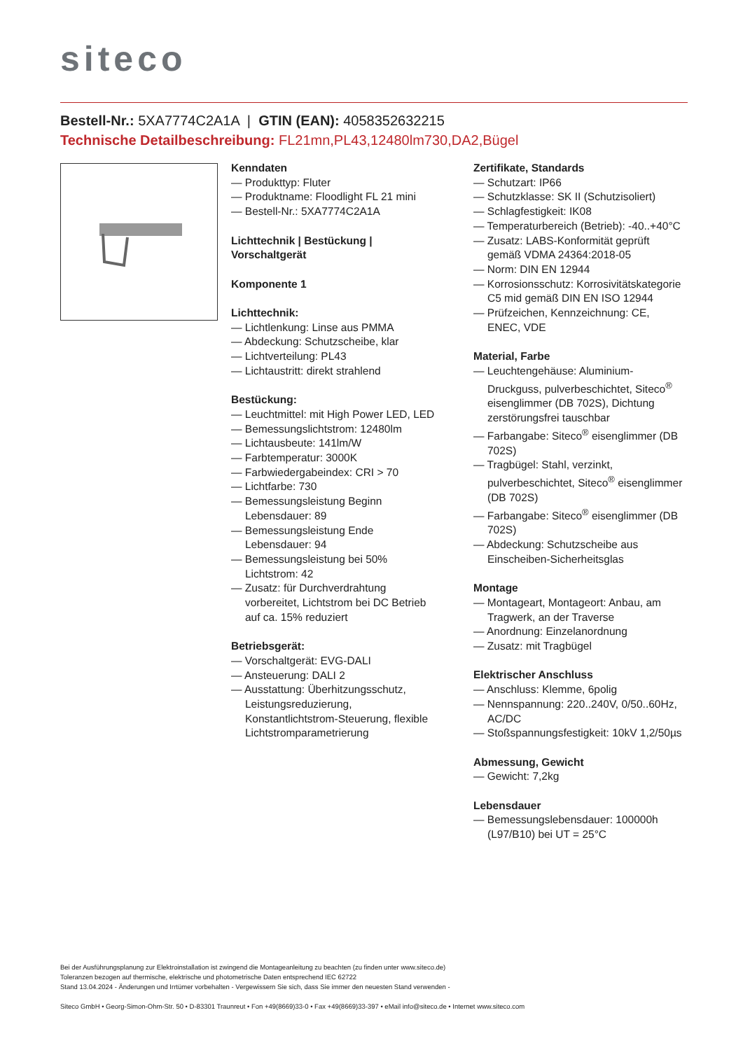siteco
Bestell-Nr.: 5XA7774C2A1A | GTIN (EAN): 4058352632215
Technische Detailbeschreibung: FL21mn,PL43,12480lm730,DA2,Bügel
Kenndaten
— Produkttyp: Fluter
— Produktname: Floodlight FL 21 mini
— Bestell-Nr.: 5XA7774C2A1A
Lichttechnik | Bestückung | Vorschaltgerät
Komponente 1
Lichttechnik:
— Lichtlenkung: Linse aus PMMA
— Abdeckung: Schutzscheibe, klar
— Lichtverteilung: PL43
— Lichtaustritt: direkt strahlend
Bestückung:
— Leuchtmittel: mit High Power LED, LED
— Bemessungslichtstrom: 12480lm
— Lichtausbeute: 141lm/W
— Farbtemperatur: 3000K
— Farbwiedergabeindex: CRI > 70
— Lichtfarbe: 730
— Bemessungsleistung Beginn Lebensdauer: 89
— Bemessungsleistung Ende Lebensdauer: 94
— Bemessungsleistung bei 50% Lichtstrom: 42
— Zusatz: für Durchverdrahtung vorbereitet, Lichtstrom bei DC Betrieb auf ca. 15% reduziert
Betriebsgerät:
— Vorschaltgerät: EVG-DALI
— Ansteuerung: DALI 2
— Ausstattung: Überhitzungsschutz, Leistungsreduzierung, Konstantlichtstrom-Steuerung, flexible Lichtstromparametrierung
Zertifikate, Standards
— Schutzart: IP66
— Schutzklasse: SK II (Schutzisoliert)
— Schlagfestigkeit: IK08
— Temperaturbereich (Betrieb): -40..+40°C
— Zusatz: LABS-Konformität geprüft gemäß VDMA 24364:2018-05
— Norm: DIN EN 12944
— Korrosionsschutz: Korrosivitätskategorie C5 mid gemäß DIN EN ISO 12944
— Prüfzeichen, Kennzeichnung: CE, ENEC, VDE
Material, Farbe
— Leuchtengehäuse: Aluminium-Druckguss, pulverbeschichtet, Siteco<sup>®</sup> eisenglimmer (DB 702S), Dichtung zerstörungsfrei tauschbar
— Farbangabe: Siteco<sup>®</sup> eisenglimmer (DB 702S)
— Tragbügel: Stahl, verzinkt, pulverbeschichtet, Siteco<sup>®</sup> eisenglimmer (DB 702S)
— Farbangabe: Siteco<sup>®</sup> eisenglimmer (DB 702S)
— Abdeckung: Schutzscheibe aus Einscheiben-Sicherheitsglas
Montage
— Montageart, Montageort: Anbau, am Tragwerk, an der Traverse
— Anordnung: Einzelanordnung
— Zusatz: mit Tragbügel
Elektrischer Anschluss
— Anschluss: Klemme, 6polig
— Nennspannung: 220..240V, 0/50..60Hz, AC/DC
— Stoßspannungsfestigkeit: 10kV 1,2/50µs
Abmessung, Gewicht
— Gewicht: 7,2kg
Lebensdauer
— Bemessungslebensdauer: 100000h (L97/B10) bei UT = 25°C
Bei der Ausführungsplanung zur Elektroinstallation ist zwingend die Montageanleitung zu beachten (zu finden unter www.siteco.de)
Toleranzen bezogen auf thermische, elektrische und photometrische Daten entsprechend IEC 62722
Stand 13.04.2024 - Änderungen und Irrtümer vorbehalten - Vergewissern Sie sich, dass Sie immer den neuesten Stand verwenden -
Siteco GmbH • Georg-Simon-Ohm-Str. 50 • D-83301 Traunreut • Fon +49(8669)33-0 • Fax +49(8669)33-397 • eMail info@siteco.de • Internet www.siteco.com